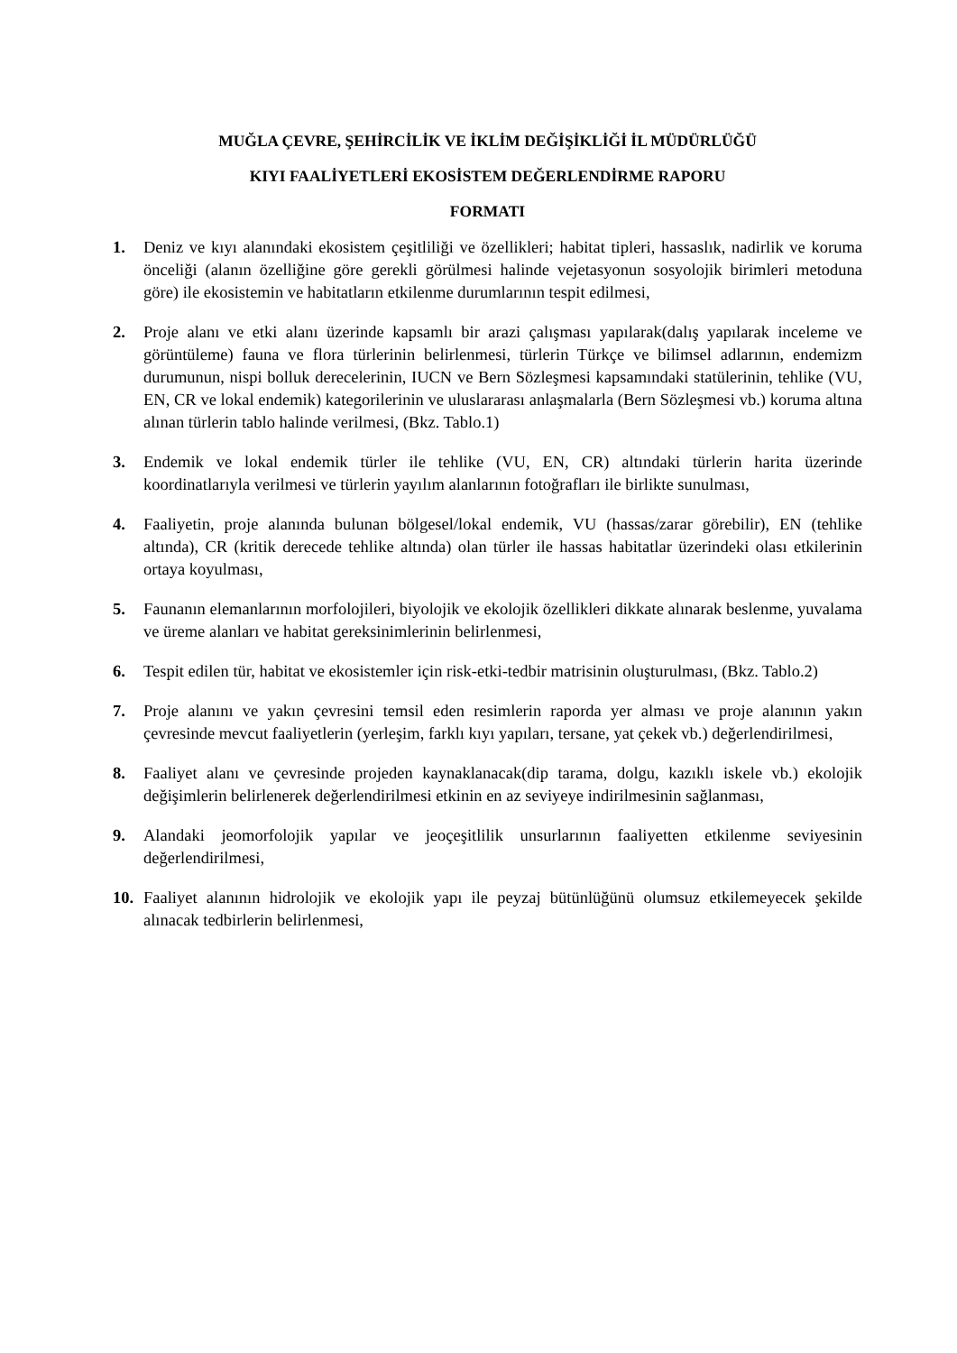MUĞLA ÇEVRE, ŞEHİRCİLİK VE İKLİM DEĞİŞİKLİĞİ İL MÜDÜRLÜĞÜ
KIYI FAALİYETLERİ EKOSİSTEM DEĞERLENDİRME RAPORU
FORMATI
1. Deniz ve kıyı alanındaki ekosistem çeşitliliği ve özellikleri; habitat tipleri, hassaslık, nadirlik ve koruma önceliği (alanın özelliğine göre gerekli görülmesi halinde vejetasyonun sosyolojik birimleri metoduna göre) ile ekosistemin ve habitatların etkilenme durumlarının tespit edilmesi,
2. Proje alanı ve etki alanı üzerinde kapsamlı bir arazi çalışması yapılarak(dalış yapılarak inceleme ve görüntüleme) fauna ve flora türlerinin belirlenmesi, türlerin Türkçe ve bilimsel adlarının, endemizm durumunun, nispi bolluk derecelerinin, IUCN ve Bern Sözleşmesi kapsamındaki statülerinin, tehlike (VU, EN, CR ve lokal endemik) kategorilerinin ve uluslararası anlaşmalarla (Bern Sözleşmesi vb.) koruma altına alınan türlerin tablo halinde verilmesi, (Bkz. Tablo.1)
3. Endemik ve lokal endemik türler ile tehlike (VU, EN, CR) altındaki türlerin harita üzerinde koordinatlarıyla verilmesi ve türlerin yayılım alanlarının fotoğrafları ile birlikte sunulması,
4. Faaliyetin, proje alanında bulunan bölgesel/lokal endemik, VU (hassas/zarar görebilir), EN (tehlike altında), CR (kritik derecede tehlike altında) olan türler ile hassas habitatlar üzerindeki olası etkilerinin ortaya koyulması,
5. Faunanın elemanlarının morfolojileri, biyolojik ve ekolojik özellikleri dikkate alınarak beslenme, yuvalama ve üreme alanları ve habitat gereksinimlerinin belirlenmesi,
6. Tespit edilen tür, habitat ve ekosistemler için risk-etki-tedbir matrisinin oluşturulması, (Bkz. Tablo.2)
7. Proje alanını ve yakın çevresini temsil eden resimlerin raporda yer alması ve proje alanının yakın çevresinde mevcut faaliyetlerin (yerleşim, farklı kıyı yapıları, tersane, yat çekek vb.) değerlendirilmesi,
8. Faaliyet alanı ve çevresinde projeden kaynaklanacak(dip tarama, dolgu, kazıklı iskele vb.) ekolojik değişimlerin belirlenerek değerlendirilmesi etkinin en az seviyeye indirilmesinin sağlanması,
9. Alandaki jeomorfolojik yapılar ve jeoçeşitlilik unsurlarının faaliyetten etkilenme seviyesinin değerlendirilmesi,
10. Faaliyet alanının hidrolojik ve ekolojik yapı ile peyzaj bütünlüğünü olumsuz etkilemeyecek şekilde alınacak tedbirlerin belirlenmesi,